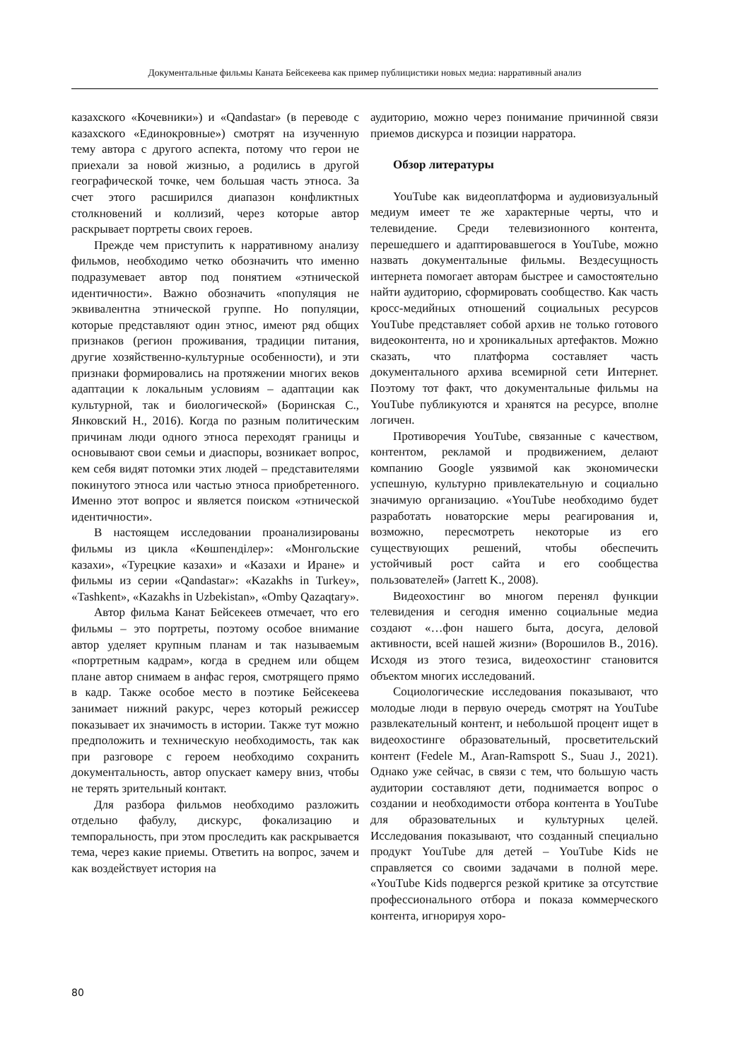Документальные фильмы Каната Бейсекеева как пример публицистики новых медиа: нарративный анализ
казахского «Кочевники») и «Qandastar» (в переводе с казахского «Единокровные») смотрят на изученную тему автора с другого аспекта, потому что герои не приехали за новой жизнью, а родились в другой географической точке, чем большая часть этноса. За счет этого расширился диапазон конфликтных столкновений и коллизий, через которые автор раскрывает портреты своих героев.
Прежде чем приступить к нарративному анализу фильмов, необходимо четко обозначить что именно подразумевает автор под понятием «этнической идентичности». Важно обозначить «популяция не эквивалентна этнической группе. Но популяции, которые представляют один этнос, имеют ряд общих признаков (регион проживания, традиции питания, другие хозяйственно-культурные особенности), и эти признаки формировались на протяжении многих веков адаптации к локальным условиям – адаптации как культурной, так и биологической» (Боринская С., Янковский Н., 2016). Когда по разным политическим причинам люди одного этноса переходят границы и основывают свои семьи и диаспоры, возникает вопрос, кем себя видят потомки этих людей – представителями покинутого этноса или частью этноса приобретенного. Именно этот вопрос и является поиском «этнической идентичности».
В настоящем исследовании проанализированы фильмы из цикла «Көшпенділер»: «Монгольские казахи», «Турецкие казахи» и «Казахи и Иране» и фильмы из серии «Qandastar»: «Kazakhs in Turkey», «Tashkent», «Kazakhs in Uzbekistan», «Omby Qazaqtary».
Автор фильма Канат Бейсекеев отмечает, что его фильмы – это портреты, поэтому особое внимание автор уделяет крупным планам и так называемым «портретным кадрам», когда в среднем или общем плане автор снимаем в анфас героя, смотрящего прямо в кадр. Также особое место в поэтике Бейсекеева занимает нижний ракурс, через который режиссер показывает их значимость в истории. Также тут можно предположить и техническую необходимость, так как при разговоре с героем необходимо сохранить документальность, автор опускает камеру вниз, чтобы не терять зрительный контакт.
Для разбора фильмов необходимо разложить отдельно фабулу, дискурс, фокализацию и темпоральность, при этом проследить как раскрывается тема, через какие приемы. Ответить на вопрос, зачем и как воздействует история на
аудиторию, можно через понимание причинной связи приемов дискурса и позиции нарратора.
Обзор литературы
YouTube как видеоплатформа и аудиовизуальный медиум имеет те же характерные черты, что и телевидение. Среди телевизионного контента, перешедшего и адаптировавшегося в YouTube, можно назвать документальные фильмы. Вездесущность интернета помогает авторам быстрее и самостоятельно найти аудиторию, сформировать сообщество. Как часть кросс-медийных отношений социальных ресурсов YouTube представляет собой архив не только готового видеоконтента, но и хроникальных артефактов. Можно сказать, что платформа составляет часть документального архива всемирной сети Интернет. Поэтому тот факт, что документальные фильмы на YouTube публикуются и хранятся на ресурсе, вполне логичен.
Противоречия YouTube, связанные с качеством, контентом, рекламой и продвижением, делают компанию Google уязвимой как экономически успешную, культурно привлекательную и социально значимую организацию. «YouTube необходимо будет разработать новаторские меры реагирования и, возможно, пересмотреть некоторые из его существующих решений, чтобы обеспечить устойчивый рост сайта и его сообщества пользователей» (Jarrett K., 2008).
Видеохостинг во многом перенял функции телевидения и сегодня именно социальные медиа создают «…фон нашего быта, досуга, деловой активности, всей нашей жизни» (Ворошилов В., 2016). Исходя из этого тезиса, видеохостинг становится объектом многих исследований.
Социологические исследования показывают, что молодые люди в первую очередь смотрят на YouTube развлекательный контент, и небольшой процент ищет в видеохостинге образовательный, просветительский контент (Fedele M., Aran-Ramspott S., Suau J., 2021). Однако уже сейчас, в связи с тем, что большую часть аудитории составляют дети, поднимается вопрос о создании и необходимости отбора контента в YouTube для образовательных и культурных целей. Исследования показывают, что созданный специально продукт YouTube для детей – YouTube Kids не справляется со своими задачами в полной мере. «YouTube Kids подвергся резкой критике за отсутствие профессионального отбора и показа коммерческого контента, игнорируя хоро-
80